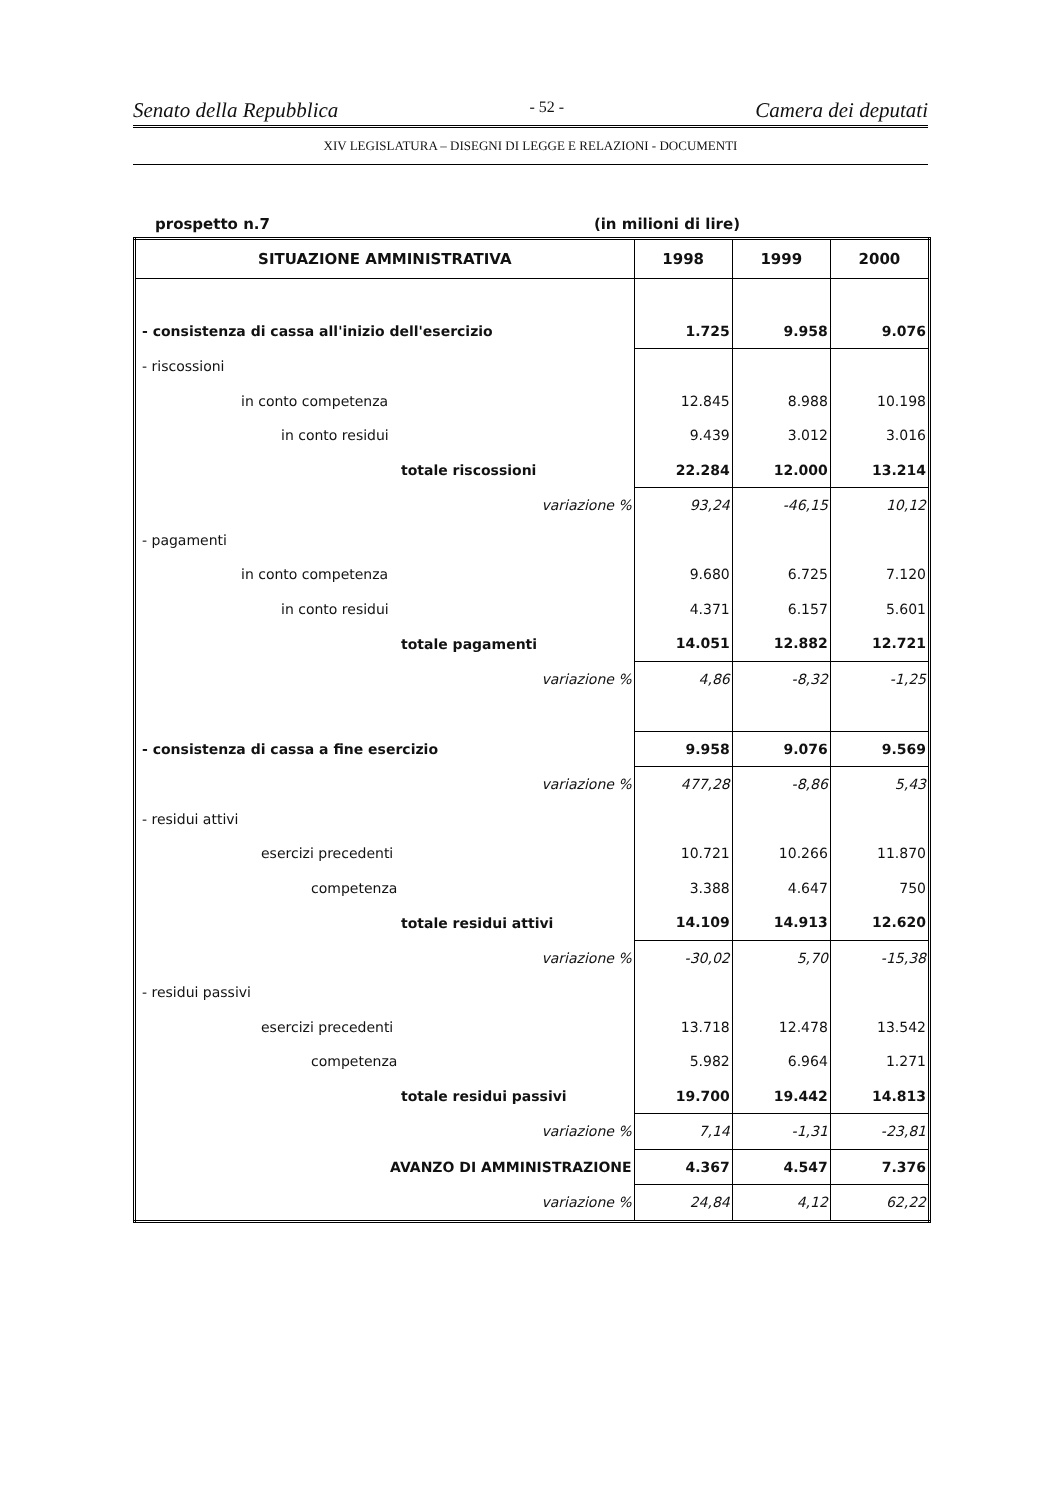Senato della Repubblica - 52 - Camera dei deputati
XIV LEGISLATURA – DISEGNI DI LEGGE E RELAZIONI - DOCUMENTI
prospetto n.7 (in milioni di lire)
| SITUAZIONE AMMINISTRATIVA | 1998 | 1999 | 2000 |
| --- | --- | --- | --- |
| - consistenza di cassa all'inizio dell'esercizio | 1.725 | 9.958 | 9.076 |
| - riscossioni | | | |
| in conto competenza | 12.845 | 8.988 | 10.198 |
| in conto residui | 9.439 | 3.012 | 3.016 |
| totale riscossioni | 22.284 | 12.000 | 13.214 |
| variazione % | 93,24 | -46,15 | 10,12 |
| - pagamenti | | | |
| in conto competenza | 9.680 | 6.725 | 7.120 |
| in conto residui | 4.371 | 6.157 | 5.601 |
| totale pagamenti | 14.051 | 12.882 | 12.721 |
| variazione % | 4,86 | -8,32 | -1,25 |
| - consistenza di cassa a fine esercizio | 9.958 | 9.076 | 9.569 |
| variazione % | 477,28 | -8,86 | 5,43 |
| - residui attivi | | | |
| esercizi precedenti | 10.721 | 10.266 | 11.870 |
| competenza | 3.388 | 4.647 | 750 |
| totale residui attivi | 14.109 | 14.913 | 12.620 |
| variazione % | -30,02 | 5,70 | -15,38 |
| - residui passivi | | | |
| esercizi precedenti | 13.718 | 12.478 | 13.542 |
| competenza | 5.982 | 6.964 | 1.271 |
| totale residui passivi | 19.700 | 19.442 | 14.813 |
| variazione % | 7,14 | -1,31 | -23,81 |
| AVANZO DI AMMINISTRAZIONE | 4.367 | 4.547 | 7.376 |
| variazione % | 24,84 | 4,12 | 62,22 |